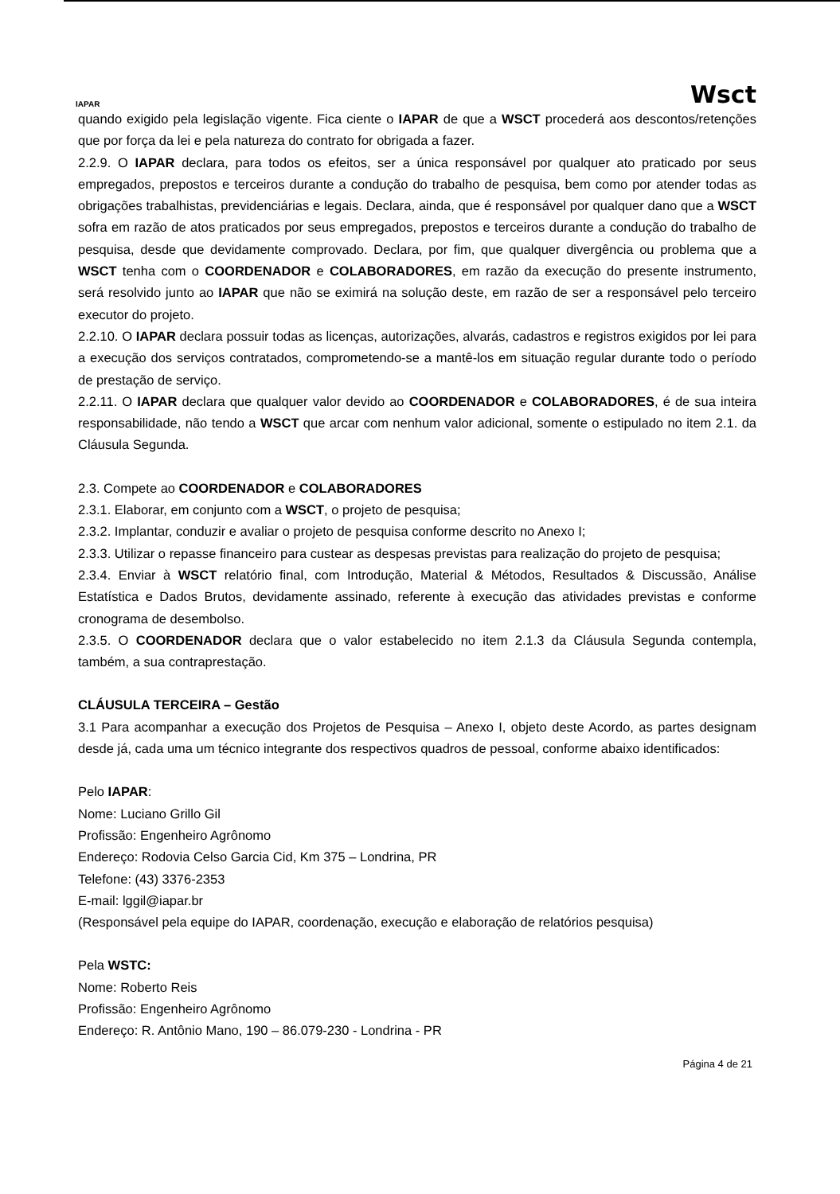IAPAR
Wsct
quando exigido pela legislação vigente. Fica ciente o IAPAR de que a WSCT procederá aos descontos/retenções que por força da lei e pela natureza do contrato for obrigada a fazer.
2.2.9. O IAPAR declara, para todos os efeitos, ser a única responsável por qualquer ato praticado por seus empregados, prepostos e terceiros durante a condução do trabalho de pesquisa, bem como por atender todas as obrigações trabalhistas, previdenciárias e legais. Declara, ainda, que é responsável por qualquer dano que a WSCT sofra em razão de atos praticados por seus empregados, prepostos e terceiros durante a condução do trabalho de pesquisa, desde que devidamente comprovado. Declara, por fim, que qualquer divergência ou problema que a WSCT tenha com o COORDENADOR e COLABORADORES, em razão da execução do presente instrumento, será resolvido junto ao IAPAR que não se eximirá na solução deste, em razão de ser a responsável pelo terceiro executor do projeto.
2.2.10. O IAPAR declara possuir todas as licenças, autorizações, alvarás, cadastros e registros exigidos por lei para a execução dos serviços contratados, comprometendo-se a mantê-los em situação regular durante todo o período de prestação de serviço.
2.2.11. O IAPAR declara que qualquer valor devido ao COORDENADOR e COLABORADORES, é de sua inteira responsabilidade, não tendo a WSCT que arcar com nenhum valor adicional, somente o estipulado no item 2.1. da Cláusula Segunda.
2.3. Compete ao COORDENADOR e COLABORADORES
2.3.1. Elaborar, em conjunto com a WSCT, o projeto de pesquisa;
2.3.2. Implantar, conduzir e avaliar o projeto de pesquisa conforme descrito no Anexo I;
2.3.3. Utilizar o repasse financeiro para custear as despesas previstas para realização do projeto de pesquisa;
2.3.4. Enviar à WSCT relatório final, com Introdução, Material & Métodos, Resultados & Discussão, Análise Estatística e Dados Brutos, devidamente assinado, referente à execução das atividades previstas e conforme cronograma de desembolso.
2.3.5. O COORDENADOR declara que o valor estabelecido no item 2.1.3 da Cláusula Segunda contempla, também, a sua contraprestação.
CLÁUSULA TERCEIRA – Gestão
3.1 Para acompanhar a execução dos Projetos de Pesquisa – Anexo I, objeto deste Acordo, as partes designam desde já, cada uma um técnico integrante dos respectivos quadros de pessoal, conforme abaixo identificados:
Pelo IAPAR:
Nome: Luciano Grillo Gil
Profissão: Engenheiro Agrônomo
Endereço: Rodovia Celso Garcia Cid, Km 375 – Londrina, PR
Telefone: (43) 3376-2353
E-mail: lggil@iapar.br
(Responsável pela equipe do IAPAR, coordenação, execução e elaboração de relatórios pesquisa)
Pela WSTC:
Nome: Roberto Reis
Profissão: Engenheiro Agrônomo
Endereço: R. Antônio Mano, 190 – 86.079-230 - Londrina - PR
Página 4 de 21